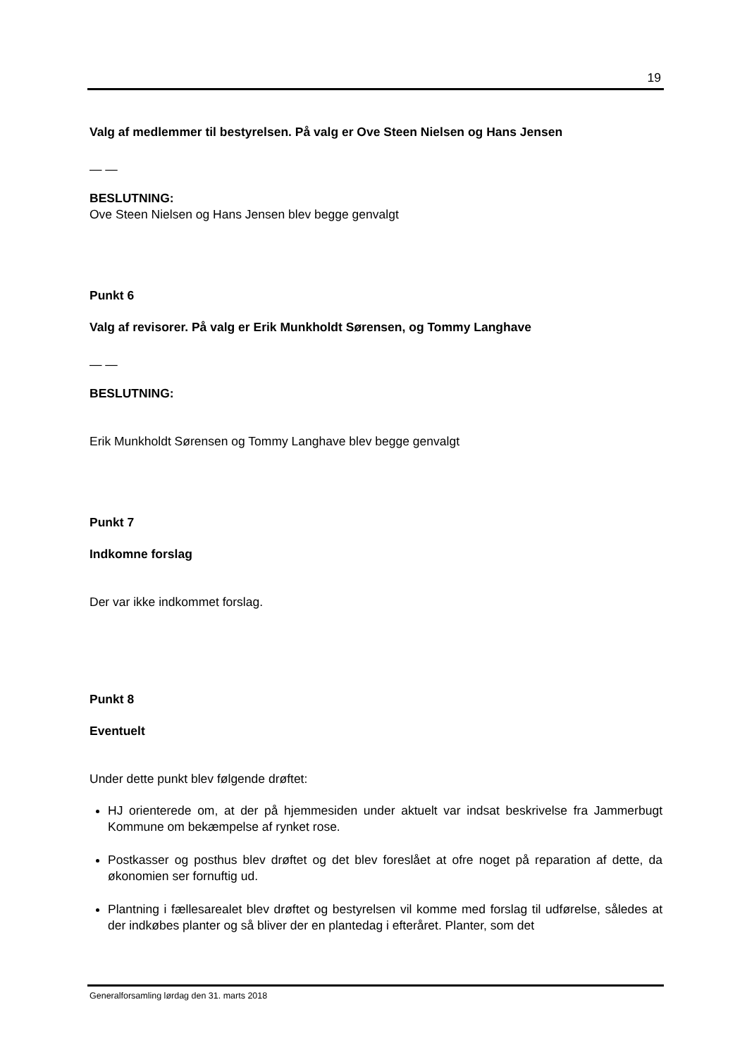19
Valg af medlemmer til bestyrelsen. På valg er Ove Steen Nielsen og Hans Jensen
— —
BESLUTNING:
Ove Steen Nielsen og Hans Jensen blev begge genvalgt
Punkt 6
Valg af revisorer. På valg er Erik Munkholdt Sørensen, og Tommy Langhave
— —
BESLUTNING:
Erik Munkholdt Sørensen og Tommy Langhave blev begge genvalgt
Punkt 7
Indkomne forslag
Der var ikke indkommet forslag.
Punkt 8
Eventuelt
Under dette punkt blev følgende drøftet:
HJ orienterede om, at der på hjemmesiden under aktuelt var indsat beskrivelse fra Jammerbugt Kommune om bekæmpelse af rynket rose.
Postkasser og posthus blev drøftet og det blev foreslået at ofre noget på reparation af dette, da økonomien ser fornuftig ud.
Plantning i fællesarealet blev drøftet og bestyrelsen vil komme med forslag til udførelse, således at der indkøbes planter og så bliver der en plantedag i efteråret. Planter, som det
Generalforsamling lørdag den 31. marts 2018